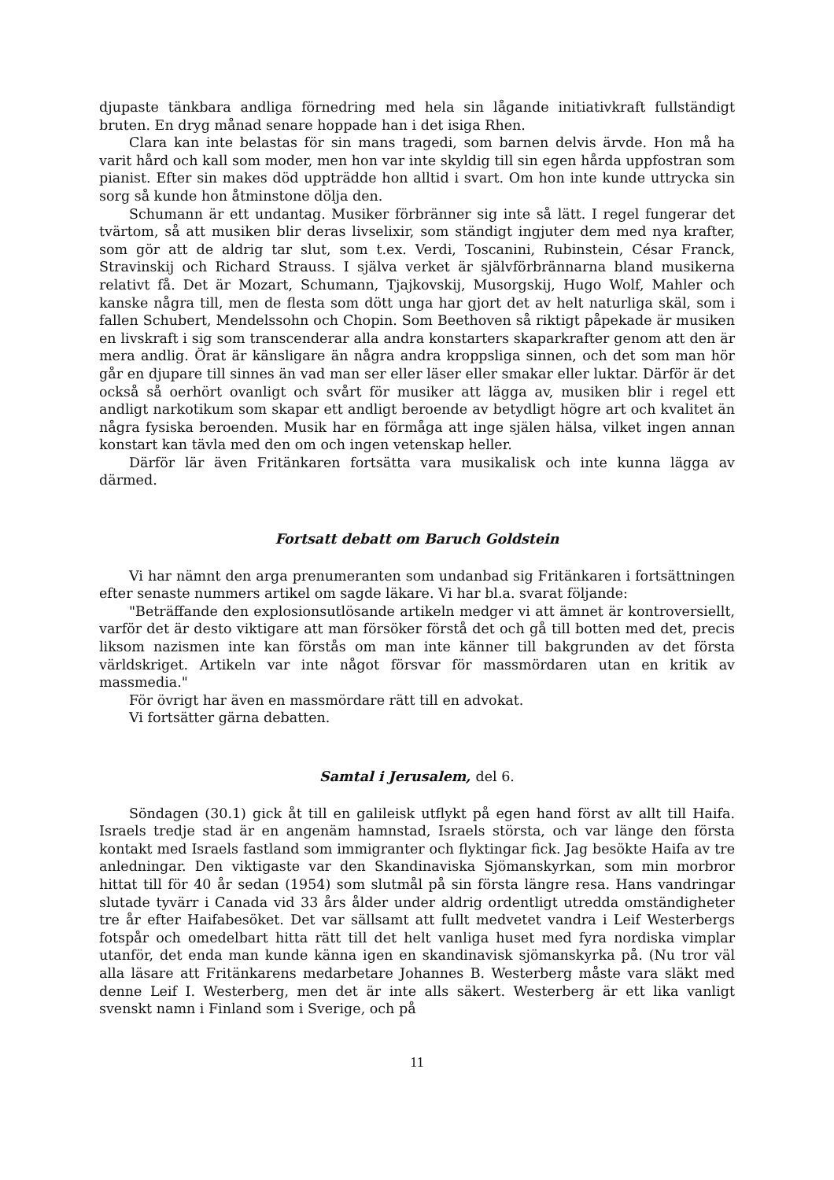djupaste tänkbara andliga förnedring med hela sin lågande initiativkraft fullständigt bruten. En dryg månad senare hoppade han i det isiga Rhen.
Clara kan inte belastas för sin mans tragedi, som barnen delvis ärvde. Hon må ha varit hård och kall som moder, men hon var inte skyldig till sin egen hårda uppfostran som pianist. Efter sin makes död uppträdde hon alltid i svart. Om hon inte kunde uttrycka sin sorg så kunde hon åtminstone dölja den.
Schumann är ett undantag. Musiker förbränner sig inte så lätt. I regel fungerar det tvärtom, så att musiken blir deras livselixir, som ständigt ingjuter dem med nya krafter, som gör att de aldrig tar slut, som t.ex. Verdi, Toscanini, Rubinstein, César Franck, Stravinskij och Richard Strauss. I själva verket är självförbrännarna bland musikerna relativt få. Det är Mozart, Schumann, Tjajkovskij, Musorgskij, Hugo Wolf, Mahler och kanske några till, men de flesta som dött unga har gjort det av helt naturliga skäl, som i fallen Schubert, Mendelssohn och Chopin. Som Beethoven så riktigt påpekade är musiken en livskraft i sig som transcenderar alla andra konstarters skaparkrafter genom att den är mera andlig. Örat är känsligare än några andra kroppsliga sinnen, och det som man hör går en djupare till sinnes än vad man ser eller läser eller smakar eller luktar. Därför är det också så oerhört ovanligt och svårt för musiker att lägga av, musiken blir i regel ett andligt narkotikum som skapar ett andligt beroende av betydligt högre art och kvalitet än några fysiska beroenden. Musik har en förmåga att inge själen hälsa, vilket ingen annan konstart kan tävla med den om och ingen vetenskap heller.
Därför lär även Fritänkaren fortsätta vara musikalisk och inte kunna lägga av därmed.
Fortsatt debatt om Baruch Goldstein
Vi har nämnt den arga prenumeranten som undanbad sig Fritänkaren i fortsättningen efter senaste nummers artikel om sagde läkare. Vi har bl.a. svarat följande:
"Beträffande den explosionsutlösande artikeln medger vi att ämnet är kontroversiellt, varför det är desto viktigare att man försöker förstå det och gå till botten med det, precis liksom nazismen inte kan förstås om man inte känner till bakgrunden av det första världskriget. Artikeln var inte något försvar för massmördaren utan en kritik av massmedia."
För övrigt har även en massmördare rätt till en advokat.
Vi fortsätter gärna debatten.
Samtal i Jerusalem, del 6.
Söndagen (30.1) gick åt till en galileisk utflykt på egen hand först av allt till Haifa. Israels tredje stad är en angenäm hamnstad, Israels största, och var länge den första kontakt med Israels fastland som immigranter och flyktingar fick. Jag besökte Haifa av tre anledningar. Den viktigaste var den Skandinaviska Sjömanskyrkan, som min morbror hittat till för 40 år sedan (1954) som slutmål på sin första längre resa. Hans vandringar slutade tyvärr i Canada vid 33 års ålder under aldrig ordentligt utredda omständigheter tre år efter Haifabesöket. Det var sällsamt att fullt medvetet vandra i Leif Westerbergs fotspår och omedelbart hitta rätt till det helt vanliga huset med fyra nordiska vimplar utanför, det enda man kunde känna igen en skandinavisk sjömanskyrka på. (Nu tror väl alla läsare att Fritänkarens medarbetare Johannes B. Westerberg måste vara släkt med denne Leif I. Westerberg, men det är inte alls säkert. Westerberg är ett lika vanligt svenskt namn i Finland som i Sverige, och på
11